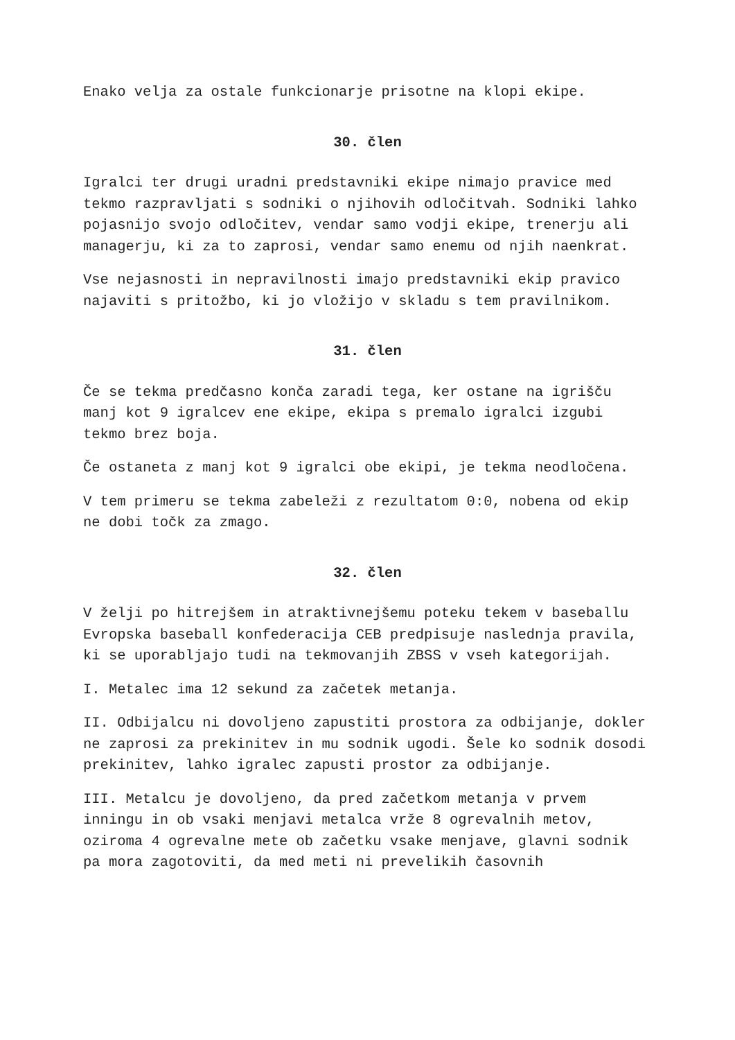Enako velja za ostale funkcionarje prisotne na klopi ekipe.
30. člen
Igralci ter drugi uradni predstavniki ekipe nimajo pravice med tekmo razpravljati s sodniki o njihovih odločitvah. Sodniki lahko pojasnijo svojo odločitev, vendar samo vodji ekipe, trenerju ali managerju, ki za to zaprosi, vendar samo enemu od njih naenkrat.
Vse nejasnosti in nepravilnosti imajo predstavniki ekip pravico najaviti s pritožbo, ki jo vložijo v skladu s tem pravilnikom.
31. člen
Če se tekma predčasno konča zaradi tega, ker ostane na igrišču manj kot 9 igralcev ene ekipe, ekipa s premalo igralci izgubi tekmo brez boja.
Če ostaneta z manj kot 9 igralci obe ekipi, je tekma neodločena.
V tem primeru se tekma zabeleži z rezultatom 0:0, nobena od ekip ne dobi točk za zmago.
32. člen
V želji po hitrejšem in atraktivnejšemu poteku tekem v baseballu Evropska baseball konfederacija CEB predpisuje naslednja pravila, ki se uporabljajo tudi na tekmovanjih ZBSS v vseh kategorijah.
I. Metalec ima 12 sekund za začetek metanja.
II. Odbijalcu ni dovoljeno zapustiti prostora za odbijanje, dokler ne zaprosi za prekinitev in mu sodnik ugodi. Šele ko sodnik dosodi prekinitev, lahko igralec zapusti prostor za odbijanje.
III. Metalcu je dovoljeno, da pred začetkom metanja v prvem inningu in ob vsaki menjavi metalca vrže 8 ogrevalnih metov, oziroma 4 ogrevalne mete ob začetku vsake menjave, glavni sodnik pa mora zagotoviti, da med meti ni prevelikih časovnih